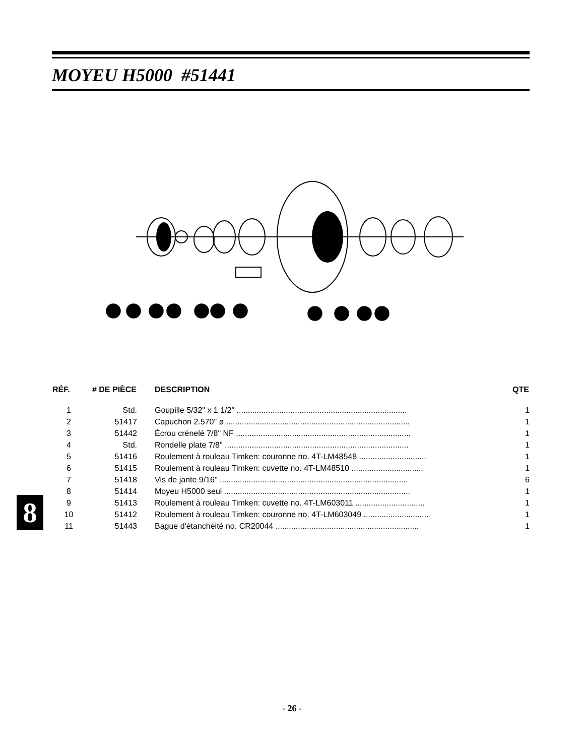MOYEU H5000 #51441
| RÉF. | # DE PIÈCE | DESCRIPTION | QTE |
| --- | --- | --- | --- |
| 1 | Std. | Goupille 5/32" x 1 1/2" ............................................................................ | 1 |
| 2 | 51417 | Capuchon 2.570" ø .................................................................................. | 1 |
| 3 | 51442 | Écrou crénelé 7/8" NF .............................................................................. | 1 |
| 4 | Std. | Rondelle plate 7/8" .................................................................................. | 1 |
| 5 | 51416 | Roulement à rouleau Timken: couronne no. 4T-LM48548 .............................. | 1 |
| 6 | 51415 | Roulement à rouleau Timken: cuvette no. 4T-LM48510 ................................ | 1 |
| 7 | 51418 | Vis de jante 9/16" .................................................................................... | 6 |
| 8 | 51414 | Moyeu H5000 seul ................................................................................... | 1 |
| 9 | 51413 | Roulement à rouleau Timken: cuvette no. 4T-LM603011 ............................... | 1 |
| 10 | 51412 | Roulement à rouleau Timken: couronne no. 4T-LM603049 ............................. | 1 |
| 11 | 51443 | Bague d'étanchéité no. CR20044 ................................................................ | 1 |
8
- 26 -